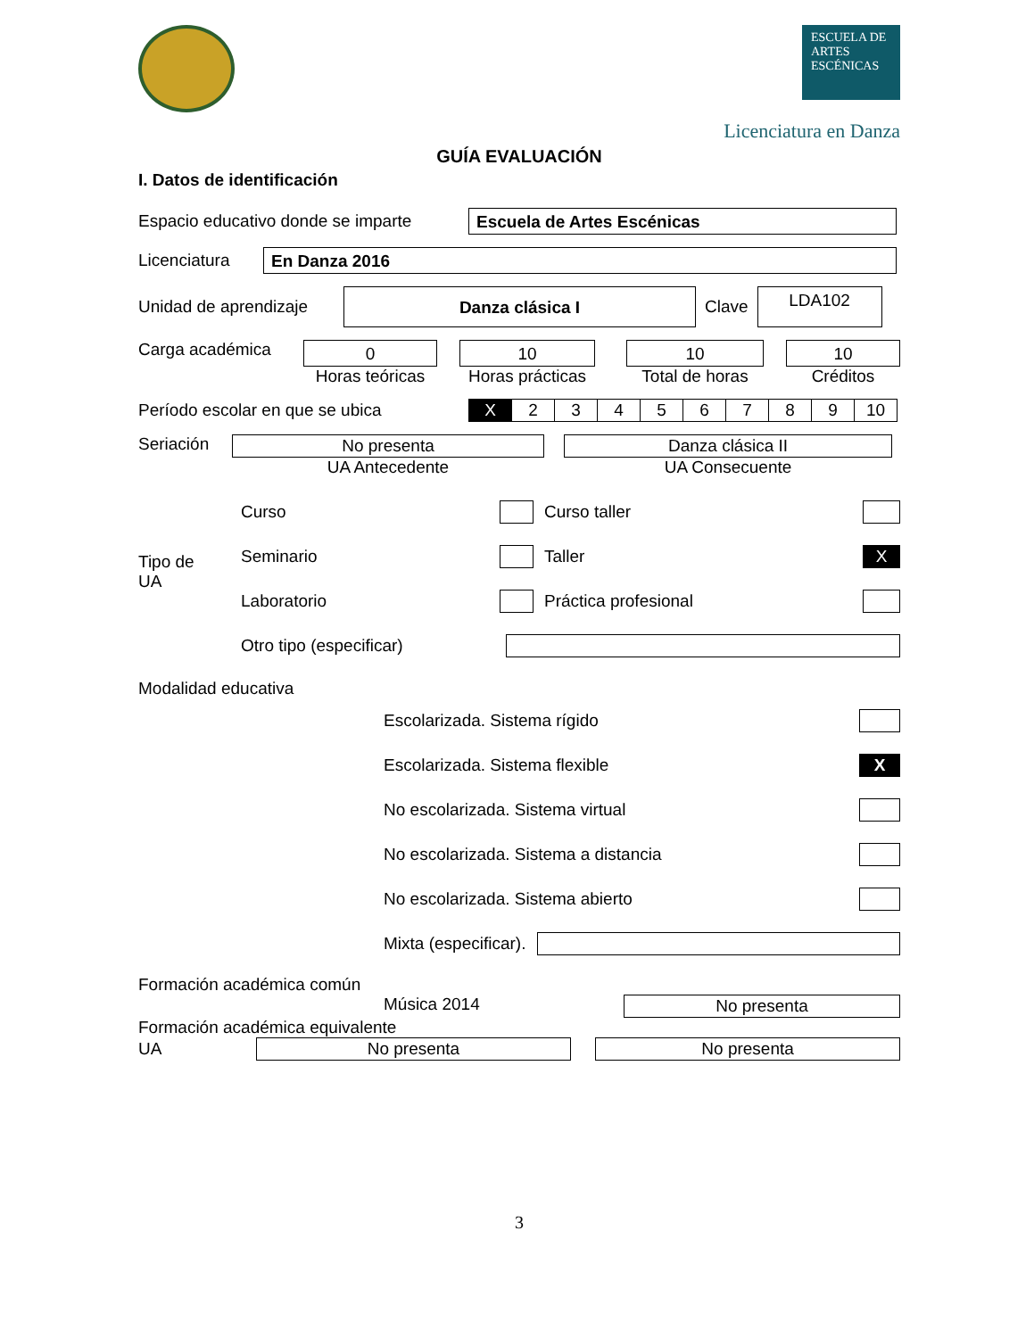ESCUELA DE
ARTES
ESCÉNICAS
Licenciatura en Danza
GUÍA EVALUACIÓN
I. Datos de identificación
Espacio educativo donde se imparte
Escuela de Artes Escénicas
Licenciatura
En Danza 2016
Unidad de aprendizaje
Danza clásica I
Clave
LDA102
Carga académica
0
Horas teóricas
10
Horas prácticas
10
Total de horas
10
Créditos
Período escolar en que se ubica
| X | 2 | 3 | 4 | 5 | 6 | 7 | 8 | 9 | 10 |
Seriación
No presenta
UA Antecedente
Danza clásica II
UA Consecuente
Tipo de
UA
Curso Curso taller
Seminario Taller X
Laboratorio Práctica profesional
Otro tipo (especificar)
Modalidad educativa
Escolarizada. Sistema rígido
Escolarizada. Sistema flexible X
No escolarizada. Sistema virtual
No escolarizada. Sistema a distancia
No escolarizada. Sistema abierto
Mixta (especificar).
Formación académica común
Música 2014
No presenta
Formación académica equivalente
UA
No presenta No presenta
3